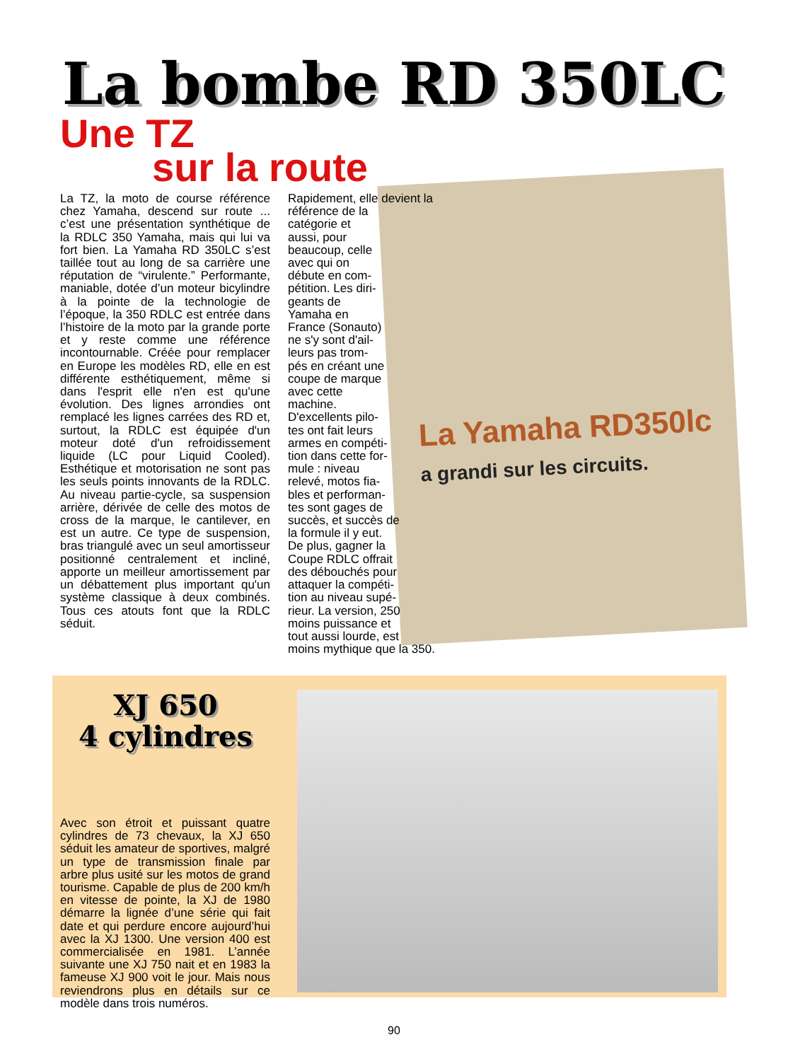La bombe RD 350LC
Une TZ
sur la route
La Yamaha RD350lc
a grandi sur les circuits.
La TZ, la moto de course référence chez Yamaha, descend sur route ... c’est une présentation synthétique de la RDLC 350 Yamaha, mais qui lui va fort bien. La Yamaha RD 350LC s’est taillée tout au long de sa carrière une réputation de “virulente.” Performante, maniable, dotée d’un moteur bicylindre à la pointe de la technologie de l’époque, la 350 RDLC est entrée dans l’histoire de la moto par la grande porte et y reste comme une référence incontournable. Créée pour remplacer en Europe les modèles RD, elle en est différente esthétiquement, même si dans l'esprit elle n'en est qu'une évolution. Des lignes arrondies ont remplacé les lignes carrées des RD et, surtout, la RDLC est équipée d'un moteur doté d'un refroidissement liquide (LC pour Liquid Cooled). Esthétique et motorisation ne sont pas les seuls points innovants de la RDLC. Au niveau partie-cycle, sa suspension arrière, dérivée de celle des motos de cross de la marque, le cantilever, en est un autre. Ce type de suspension, bras triangulé avec un seul amortisseur positionné centralement et incliné, apporte un meilleur amortissement par un débattement plus important qu'un système classique à deux combinés. Tous ces atouts font que la RDLC séduit.
Rapidement, elle devient la
référence de la
catégorie et
aussi, pour
beaucoup, celle
avec qui on
débute en com-
pétition. Les diri-
geants de
Yamaha en
France (Sonauto)
ne s'y sont d'ail-
leurs pas trom-
pés en créant une
coupe de marque
avec cette
machine.
D'excellents pilo-
tes ont fait leurs
armes en compéti-
tion dans cette for-
mule : niveau
relevé, motos fia-
bles et performan-
tes sont gages de
succès, et succès de
la formule il y eut.
De plus, gagner la
Coupe RDLC offrait
des débouchés pour
attaquer la compéti-
tion au niveau supé-
rieur. La version, 250
moins puissance et
tout aussi lourde, est
moins mythique que la 350.
XJ 650
4 cylindres
Avec son étroit et puissant quatre cylindres de 73 chevaux, la XJ 650 séduit les amateur de sportives, malgré un type de transmission finale par arbre plus usité sur les motos de grand tourisme. Capable de plus de 200 km/h en vitesse de pointe, la XJ de 1980 démarre la lignée d’une série qui fait date et qui perdure encore aujourd’hui avec la XJ 1300. Une version 400 est commercialisée en 1981. L’année suivante une XJ 750 nait et en 1983 la fameuse XJ 900 voit le jour. Mais nous reviendrons plus en détails sur ce modèle dans trois numéros.
90